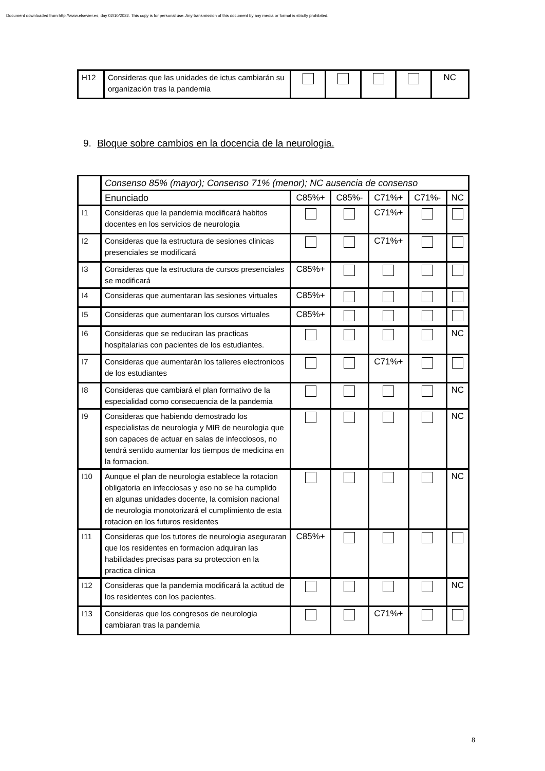Document downloaded from http://www.elsevier.es, day 02/10/2022. This copy is for personal use. Any transmission of this document by any media or format is strictly prohibited.
| H12 | Consideras que las unidades de ictus cambiarán su organización tras la pandemia | | | | | NC |
9. Bloque sobre cambios en la docencia de la neurologia.
| | Consenso 85% (mayor); Consenso 71% (menor); NC ausencia de consenso | | | | | |
| | Enunciado | C85%+ | C85%- | C71%+ | C71%- | NC |
| I1 | Consideras que la pandemia modificará habitos docentes en los servicios de neurologia | | | C71%+ | | |
| I2 | Consideras que la estructura de sesiones clinicas presenciales se modificará | | | C71%+ | | |
| I3 | Consideras que la estructura de cursos presenciales se modificará | C85%+ | | | | |
| I4 | Consideras que aumentaran las sesiones virtuales | C85%+ | | | | |
| I5 | Consideras que aumentaran los cursos virtuales | C85%+ | | | | |
| I6 | Consideras que se reduciran las practicas hospitalarias con pacientes de los estudiantes. | | | | | NC |
| I7 | Consideras que aumentarán los talleres electronicos de los estudiantes | | | C71%+ | | |
| I8 | Consideras que cambiará el plan formativo de la especialidad como consecuencia de la pandemia | | | | | NC |
| I9 | Consideras que habiendo demostrado los especialistas de neurologia y MIR de neurologia que son capaces de actuar en salas de infecciosos, no tendrá sentido aumentar los tiempos de medicina en la formacion. | | | | | NC |
| I10 | Aunque el plan de neurologia establece la rotacion obligatoria en infecciosas y eso no se ha cumplido en algunas unidades docente, la comision nacional de neurologia monotorizará el cumplimiento de esta rotacion en los futuros residentes | | | | | NC |
| I11 | Consideras que los tutores de neurologia aseguraran que los residentes en formacion adquiran las habilidades precisas para su proteccion en la practica clinica | C85%+ | | | | |
| I12 | Consideras que la pandemia modificará la actitud de los residentes con los pacientes. | | | | | NC |
| I13 | Consideras que los congresos de neurologia cambiaran tras la pandemia | | | C71%+ | | |
8